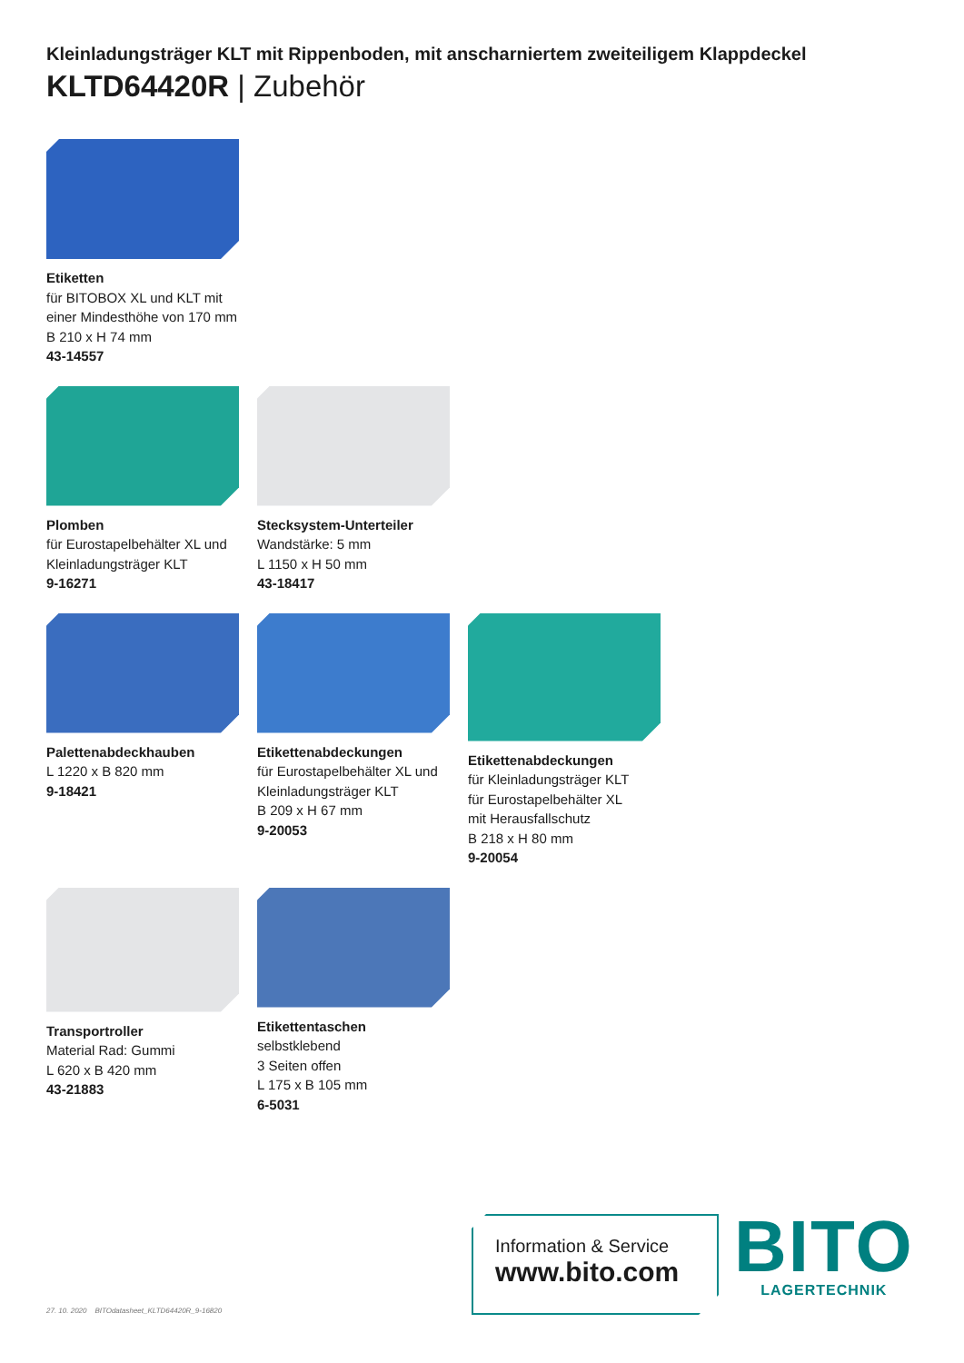Kleinladungsträger KLT mit Rippenboden, mit anscharniertem zweiteiligem Klappdeckel
KLTD64420R | Zubehör
Etiketten
für BITOBOX XL und KLT mit einer Mindesthöhe von 170 mm
B 210 x H 74 mm
43-14557
Plomben
für Eurostapelbehälter XL und Kleinladungsträger KLT
9-16271
Stecksystem-Unterteiler
Wandstärke: 5 mm
L 1150 x H 50 mm
43-18417
Palettenabdeckhauben
L 1220 x B 820 mm
9-18421
Etikettenabdeckungen
für Eurostapelbehälter XL und Kleinladungsträger KLT
B 209 x H 67 mm
9-20053
Etikettenabdeckungen
für Kleinladungsträger KLT
für Eurostapelbehälter XL
mit Herausfallschutz
B 218 x H 80 mm
9-20054
Transportroller
Material Rad: Gummi
L 620 x B 420 mm
43-21883
Etikettentaschen
selbstklebend
3 Seiten offen
L 175 x B 105 mm
6-5031
27. 10. 2020 BITOdatasheet_KLTD64420R_9-16820
Information & Service
www.bito.com
BITO
LAGERTECHNIK